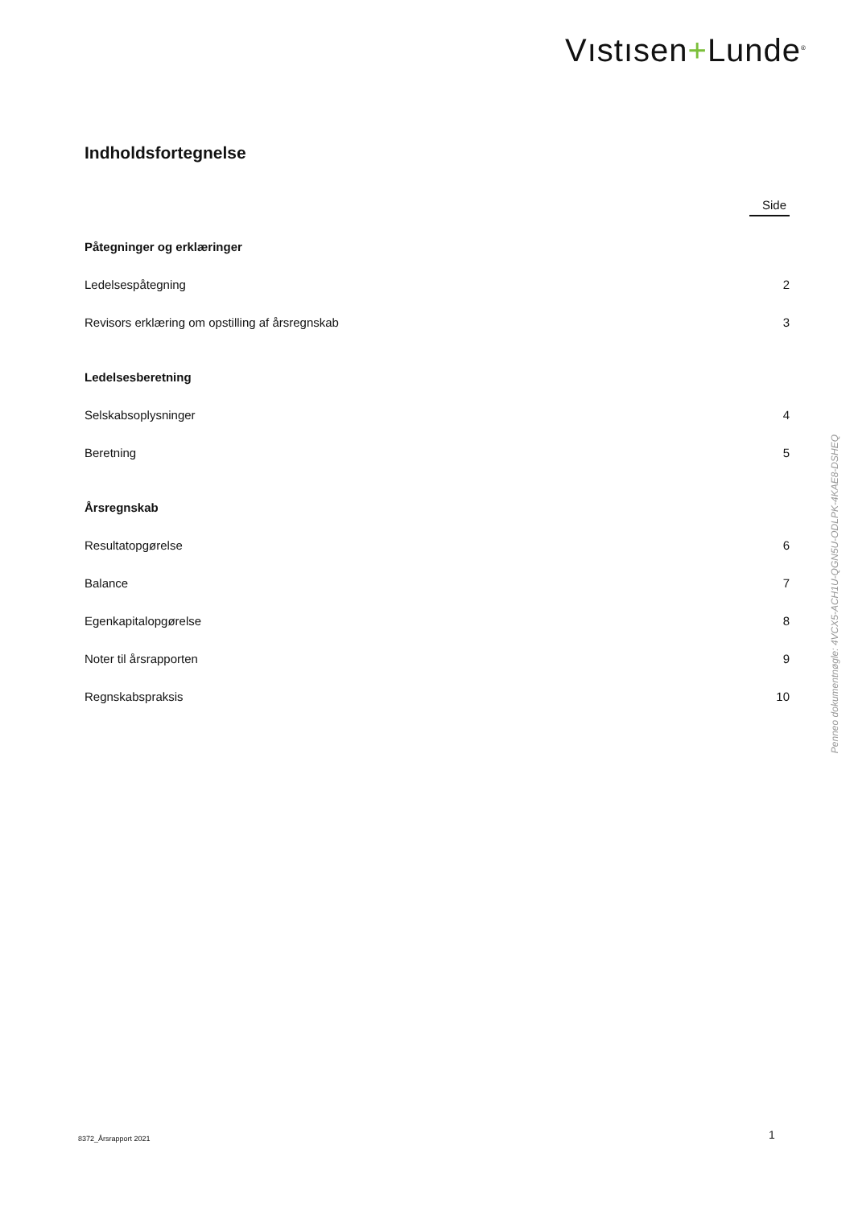Vıstısen+Lunde<sup>®</sup>
Indholdsfortegnelse
Side
Påtegninger og erklæringer
Ledelsespåtegning 2
Revisors erklæring om opstilling af årsregnskab 3
Ledelsesberetning
Selskabsoplysninger 4
Beretning 5
Årsregnskab
Resultatopgørelse 6
Balance 7
Egenkapitalopgørelse 8
Noter til årsrapporten 9
Regnskabspraksis 10
Penneo dokumentnøgle: 4VCX5-ACH1U-QGN5U-ODLPK-4KAE8-DSHEQ
8372_Årsrapport 2021 1